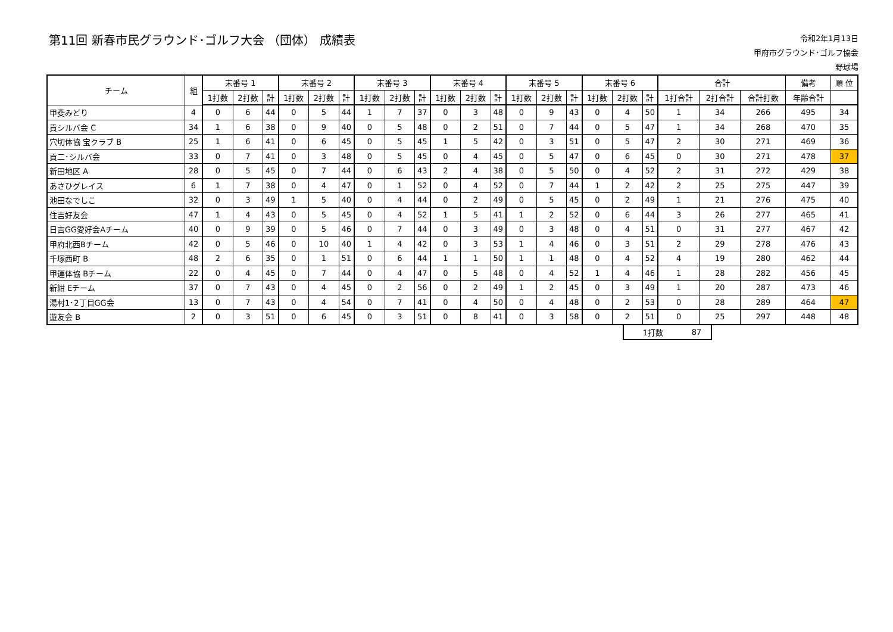第11回 新春市民グラウンド･ゴルフ大会 （団体） 成績表
令和2年1月13日
甲府市グラウンド･ゴルフ協会
野球場
| チーム | 組 | 末番号 1 | | | 末番号 2 | | | 末番号 3 | | | 末番号 4 | | | 末番号 5 | | | 末番号 6 | | | 合計 | | | 備考 | 順 位 |
| --- | --- | --- | --- | --- | --- | --- | --- | --- | --- | --- | --- | --- | --- | --- | --- | --- | --- | --- | --- | --- | --- | --- | --- | --- |
| | | 1打数 | 2打数 | 計 | 1打数 | 2打数 | 計 | 1打数 | 2打数 | 計 | 1打数 | 2打数 | 計 | 1打数 | 2打数 | 計 | 1打数 | 2打数 | 計 | 1打合計 | 2打合計 | 合計打数 | 年齢合計 | |
| 甲斐みどり | 4 | 0 | 6 | 44 | 0 | 5 | 44 | 1 | 7 | 37 | 0 | 3 | 48 | 0 | 9 | 43 | 0 | 4 | 50 | 1 | 34 | 266 | 495 | 34 |
| 貢シルバ会 C | 34 | 1 | 6 | 38 | 0 | 9 | 40 | 0 | 5 | 48 | 0 | 2 | 51 | 0 | 7 | 44 | 0 | 5 | 47 | 1 | 34 | 268 | 470 | 35 |
| 穴切体協 宝クラブ B | 25 | 1 | 6 | 41 | 0 | 6 | 45 | 0 | 5 | 45 | 1 | 5 | 42 | 0 | 3 | 51 | 0 | 5 | 47 | 2 | 30 | 271 | 469 | 36 |
| 貢二･シルバ会 | 33 | 0 | 7 | 41 | 0 | 3 | 48 | 0 | 5 | 45 | 0 | 4 | 45 | 0 | 5 | 47 | 0 | 6 | 45 | 0 | 30 | 271 | 478 | 37 |
| 新田地区 A | 28 | 0 | 5 | 45 | 0 | 7 | 44 | 0 | 6 | 43 | 2 | 4 | 38 | 0 | 5 | 50 | 0 | 4 | 52 | 2 | 31 | 272 | 429 | 38 |
| あさひグレイス | 6 | 1 | 7 | 38 | 0 | 4 | 47 | 0 | 1 | 52 | 0 | 4 | 52 | 0 | 7 | 44 | 1 | 2 | 42 | 2 | 25 | 275 | 447 | 39 |
| 池田なでしこ | 32 | 0 | 3 | 49 | 1 | 5 | 40 | 0 | 4 | 44 | 0 | 2 | 49 | 0 | 5 | 45 | 0 | 2 | 49 | 1 | 21 | 276 | 475 | 40 |
| 住吉好友会 | 47 | 1 | 4 | 43 | 0 | 5 | 45 | 0 | 4 | 52 | 1 | 5 | 41 | 1 | 2 | 52 | 0 | 6 | 44 | 3 | 26 | 277 | 465 | 41 |
| 日吉GG愛好会Aチーム | 40 | 0 | 9 | 39 | 0 | 5 | 46 | 0 | 7 | 44 | 0 | 3 | 49 | 0 | 3 | 48 | 0 | 4 | 51 | 0 | 31 | 277 | 467 | 42 |
| 甲府北西Bチーム | 42 | 0 | 5 | 46 | 0 | 10 | 40 | 1 | 4 | 42 | 0 | 3 | 53 | 1 | 4 | 46 | 0 | 3 | 51 | 2 | 29 | 278 | 476 | 43 |
| 千塚西町 B | 48 | 2 | 6 | 35 | 0 | 1 | 51 | 0 | 6 | 44 | 1 | 1 | 50 | 1 | 1 | 48 | 0 | 4 | 52 | 4 | 19 | 280 | 462 | 44 |
| 甲運体協 Bチーム | 22 | 0 | 4 | 45 | 0 | 7 | 44 | 0 | 4 | 47 | 0 | 5 | 48 | 0 | 4 | 52 | 1 | 4 | 46 | 1 | 28 | 282 | 456 | 45 |
| 新紺 Eチーム | 37 | 0 | 7 | 43 | 0 | 4 | 45 | 0 | 2 | 56 | 0 | 2 | 49 | 1 | 2 | 45 | 0 | 3 | 49 | 1 | 20 | 287 | 473 | 46 |
| 湯村1･2丁目GG会 | 13 | 0 | 7 | 43 | 0 | 4 | 54 | 0 | 7 | 41 | 0 | 4 | 50 | 0 | 4 | 48 | 0 | 2 | 53 | 0 | 28 | 289 | 464 | 47 |
| 遊友会 B | 2 | 0 | 3 | 51 | 0 | 6 | 45 | 0 | 3 | 51 | 0 | 8 | 41 | 0 | 3 | 58 | 0 | 2 | 51 | 0 | 25 | 297 | 448 | 48 |
| 1打数 | 87 |